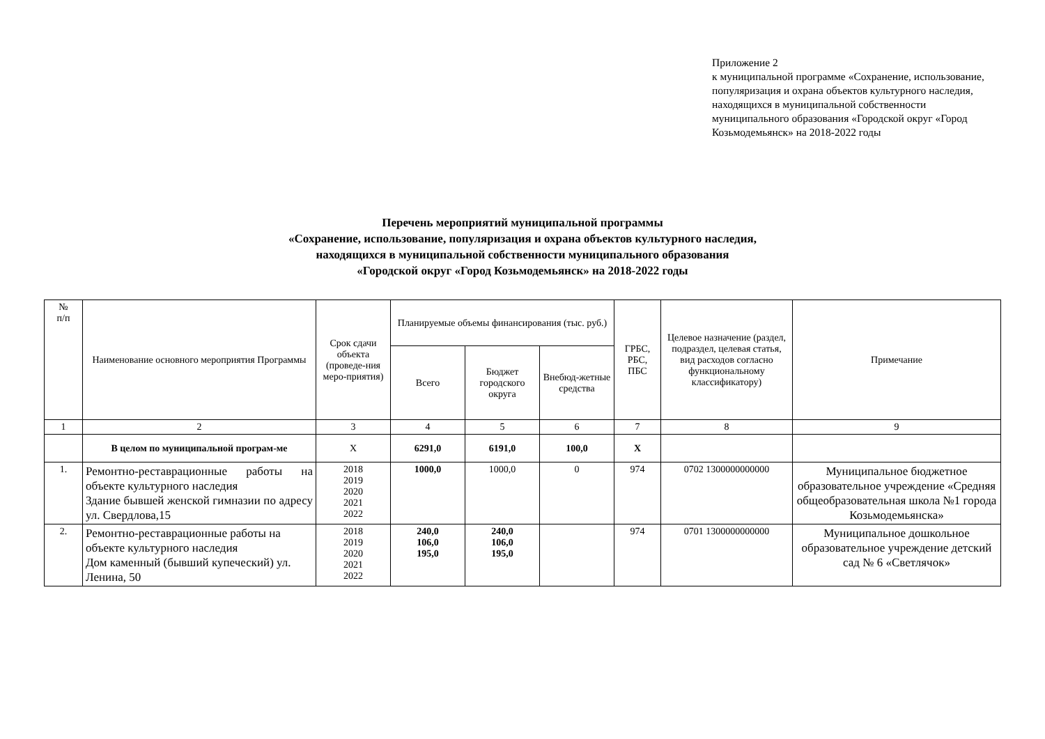Приложение 2
к муниципальной программе «Сохранение, использование, популяризация и охрана объектов культурного наследия, находящихся в муниципальной собственности муниципального образования «Городской округ «Город Козьмодемьянск» на 2018-2022 годы
Перечень мероприятий муниципальной программы
«Сохранение, использование, популяризация и охрана объектов культурного наследия,
находящихся в муниципальной собственности муниципального образования
«Городской округ «Город Козьмодемьянск» на 2018-2022 годы
| № п/п | Наименование основного мероприятия Программы | Срок сдачи объекта (проведе-ния меро-приятия) | Планируемые объемы финансирования (тыс. руб.) | | | ГРБС, РБС, ПБС | Целевое назначение (раздел, подраздел, целевая статья, вид расходов согласно функциональному классификатору) | Примечание |
| --- | --- | --- | --- | --- | --- | --- | --- | --- |
| | | | Всего | Бюджет городского округа | Внебюд-жетные средства | | | |
| 1 | 2 | 3 | 4 | 5 | 6 | 7 | 8 | 9 |
| | В целом по муниципальной програм-ме | Х | 6291,0 | 6191,0 | 100,0 | Х | | |
| 1. | Ремонтно-реставрационные работы на объекте культурного наследия Здание бывшей женской гимназии по адресу ул. Свердлова,15 | 2018 2019 2020 2021 2022 | 1000,0 | 1000,0 | 0 | 974 | 0702 1300000000000 | Муниципальное бюджетное образовательное учреждение «Средняя общеобразовательная школа №1 города Козьмодемьянска» |
| 2. | Ремонтно-реставрационные работы на объекте культурного наследия Дом каменный (бывший купеческий) ул. Ленина, 50 | 2018 2019 2020 2021 2022 | 240,0 106,0 195,0 | 240,0 106,0 195,0 | | 974 | 0701 1300000000000 | Муниципальное дошкольное образовательное учреждение детский сад № 6 «Светлячок» |